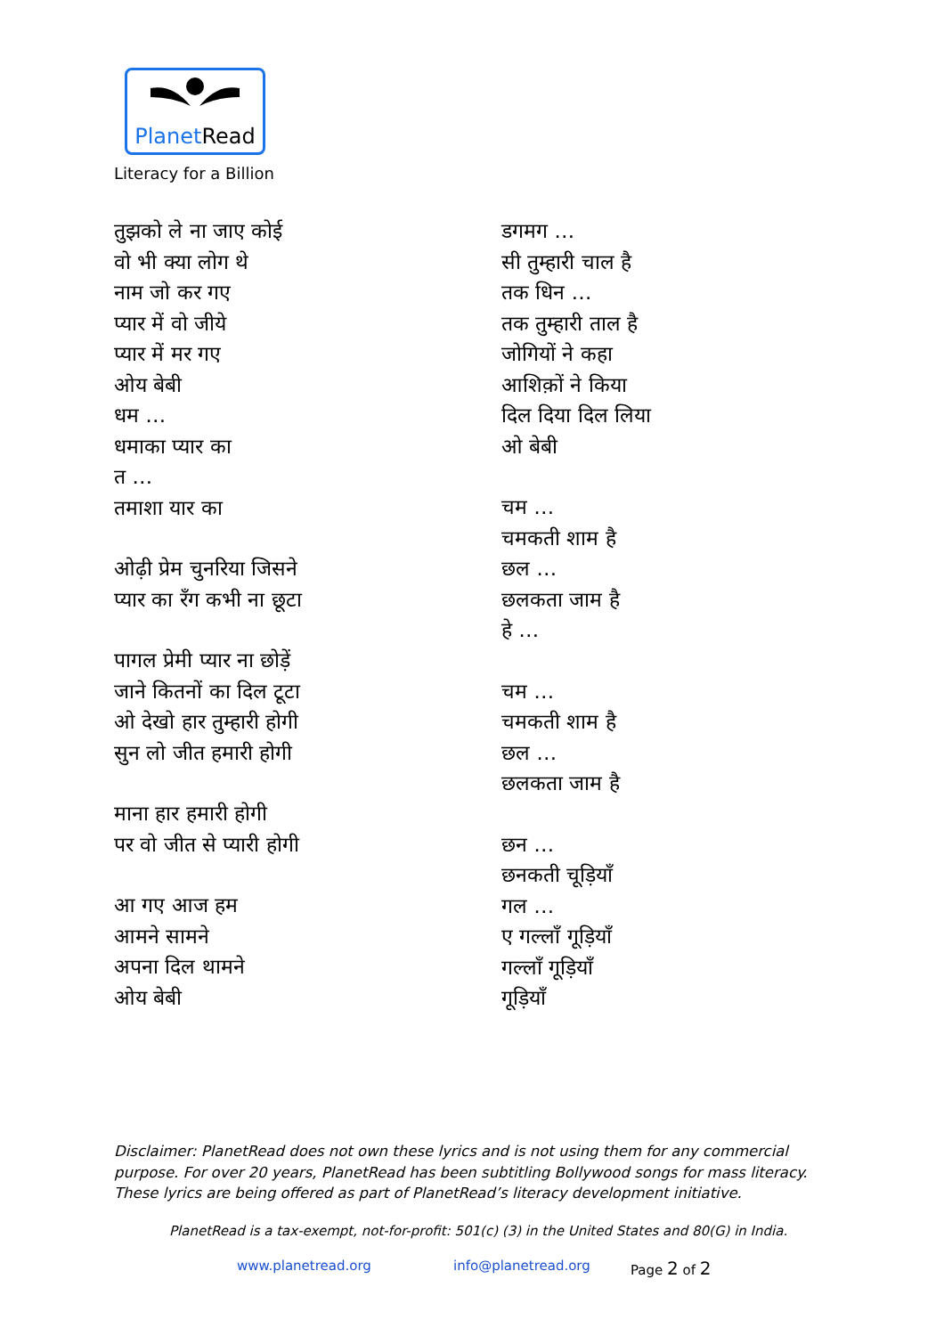PlanetRead
Literacy for a Billion
तुझको ले ना जाए कोई
वो भी क्या लोग थे
नाम जो कर गए
प्यार में वो जीये
प्यार में मर गए
ओय बेबी
धम …
धमाका प्यार का
त …
तमाशा यार का
ओढ़ी प्रेम चुनरिया जिसने
प्यार का रँग कभी ना छूटा
पागल प्रेमी प्यार ना छोड़ें
जाने कितनों का दिल टूटा
ओ देखो हार तुम्हारी होगी
सुन लो जीत हमारी होगी
माना हार हमारी होगी
पर वो जीत से प्यारी होगी
आ गए आज हम
आमने सामने
अपना दिल थामने
ओय बेबी
डगमग …
सी तुम्हारी चाल है
तक धिन …
तक तुम्हारी ताल है
जोगियों ने कहा
आशिक़ों ने किया
दिल दिया दिल लिया
ओ बेबी
चम …
चमकती शाम है
छल …
छलकता जाम है
हे …
चम …
चमकती शाम है
छल …
छलकता जाम है
छन …
छनकती चूड़ियाँ
गल …
ए गल्लाँ गूड़ियाँ
गल्लाँ गूड़ियाँ
गूड़ियाँ
Disclaimer: PlanetRead does not own these lyrics and is not using them for any commercial purpose. For over 20 years, PlanetRead has been subtitling Bollywood songs for mass literacy. These lyrics are being offered as part of PlanetRead’s literacy development initiative.
PlanetRead is a tax-exempt, not-for-profit: 501(c) (3) in the United States and 80(G) in India.
www.planetread.org info@planetread.org Page 2 of 2